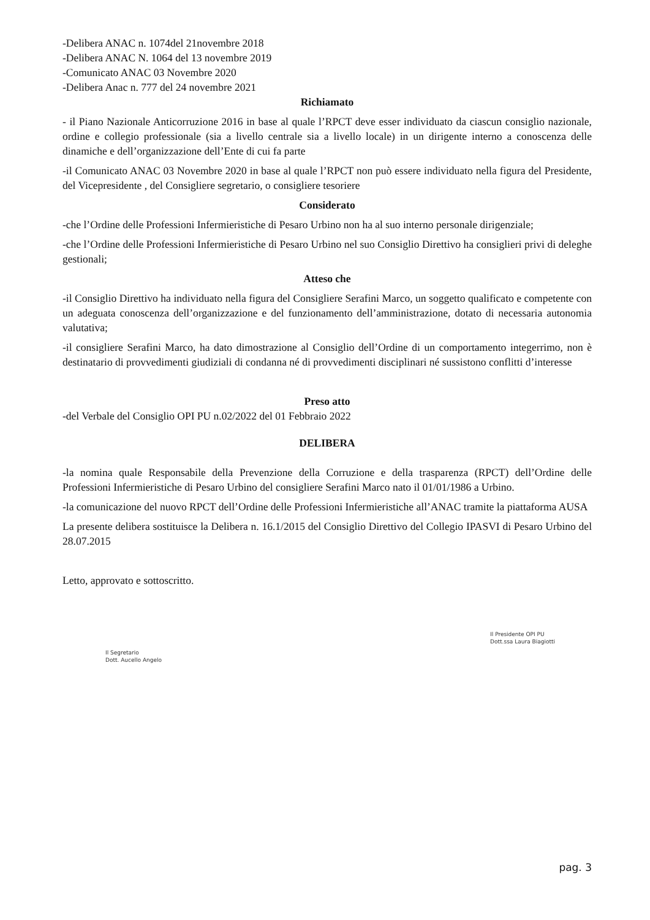-Delibera ANAC n. 1074del 21novembre 2018
-Delibera ANAC N. 1064 del 13 novembre 2019
-Comunicato ANAC 03 Novembre 2020
-Delibera Anac n. 777 del 24 novembre 2021
Richiamato
- il Piano Nazionale Anticorruzione 2016 in base al quale l’RPCT deve esser individuato da ciascun consiglio nazionale, ordine e collegio professionale (sia a livello centrale sia a livello locale) in un dirigente interno a conoscenza delle dinamiche e dell’organizzazione dell’Ente di cui fa parte
-il Comunicato ANAC 03 Novembre 2020 in base al quale l’RPCT non può essere individuato nella figura del Presidente, del Vicepresidente , del Consigliere segretario, o consigliere tesoriere
Considerato
-che l’Ordine delle Professioni Infermieristiche di Pesaro Urbino non ha al suo interno personale dirigenziale;
-che l’Ordine delle Professioni Infermieristiche di Pesaro Urbino nel suo Consiglio Direttivo ha consiglieri privi di deleghe gestionali;
Atteso che
-il Consiglio Direttivo ha individuato nella figura del Consigliere Serafini Marco, un soggetto qualificato e competente con un adeguata conoscenza dell’organizzazione e del funzionamento dell’amministrazione, dotato di necessaria autonomia valutativa;
-il consigliere Serafini Marco, ha dato dimostrazione al Consiglio dell’Ordine di un comportamento integerrimo, non è destinatario di provvedimenti giudiziali di condanna né di provvedimenti disciplinari né sussistono conflitti d’interesse
Preso atto
-del Verbale del Consiglio OPI PU n.02/2022 del 01 Febbraio 2022
DELIBERA
-la nomina quale Responsabile della Prevenzione della Corruzione e della trasparenza (RPCT) dell’Ordine delle Professioni Infermieristiche di Pesaro Urbino del consigliere Serafini Marco nato il 01/01/1986 a Urbino.
-la comunicazione del nuovo RPCT dell’Ordine delle Professioni Infermieristiche all’ANAC tramite la piattaforma AUSA
La presente delibera sostituisce la Delibera n. 16.1/2015 del Consiglio Direttivo del Collegio IPASVI di Pesaro Urbino del 28.07.2015
Letto, approvato e sottoscritto.
Il Segretario
Dott. Aucello Angelo
Il Presidente OPI PU
Dott.ssa Laura Biagiotti
pag. 3